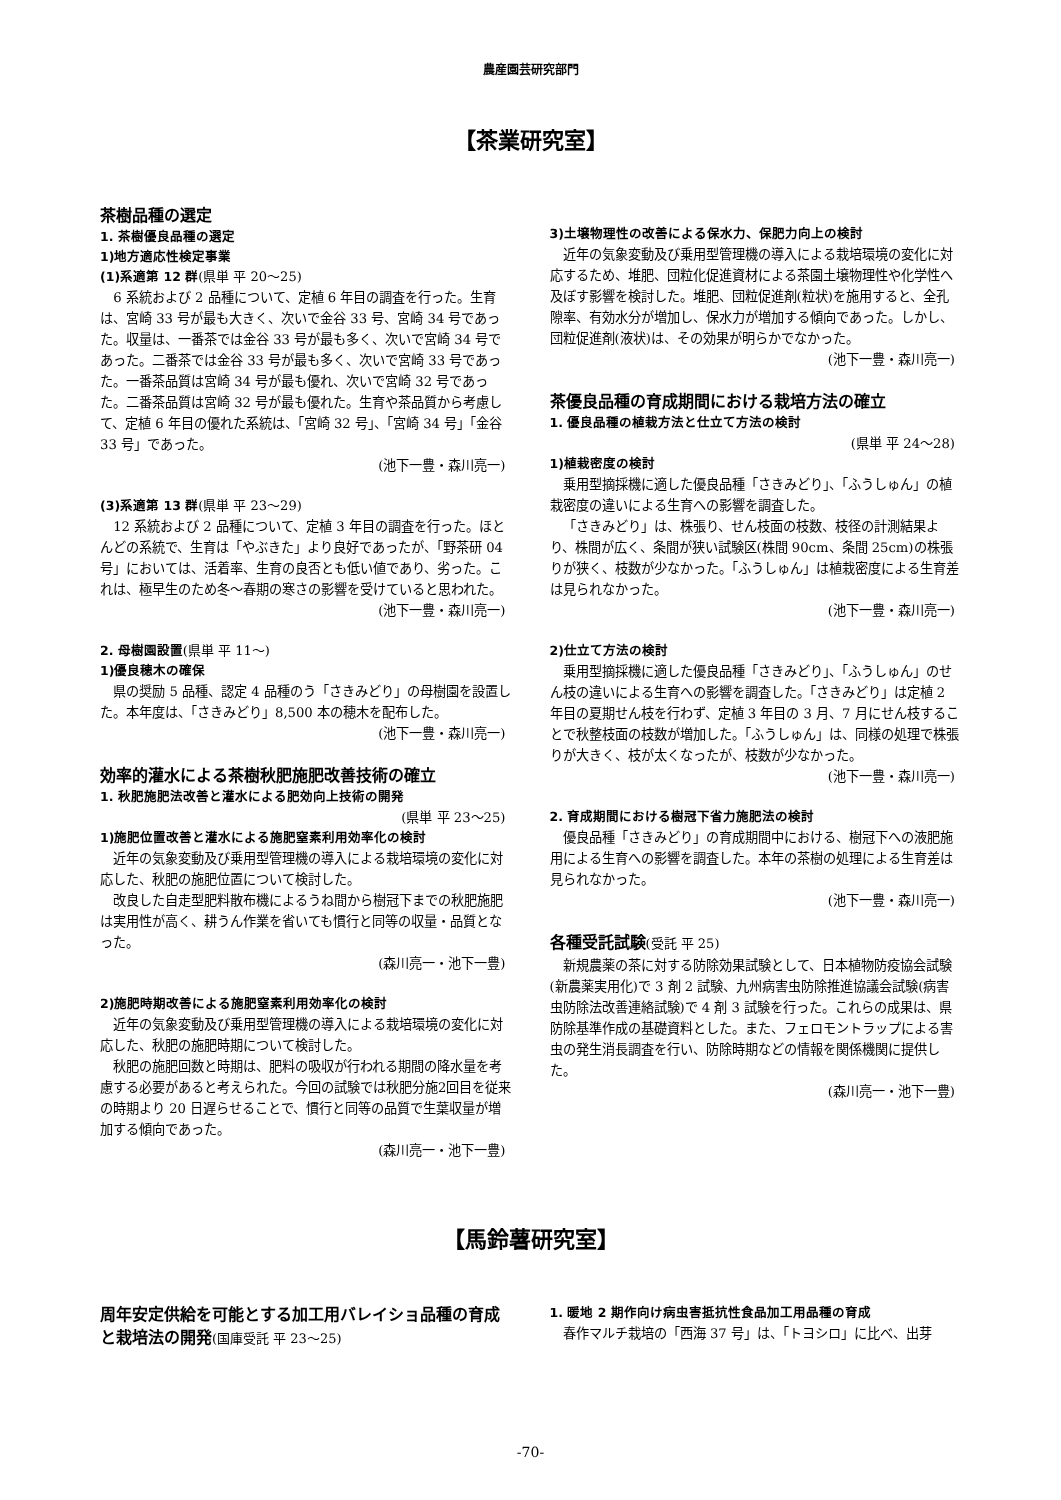農産園芸研究部門
【茶業研究室】
茶樹品種の選定
1. 茶樹優良品種の選定
1)地方適応性検定事業
(1)系適第 12 群(県単 平 20～25)
6 系統および 2 品種について、定植 6 年目の調査を行った。生育は、宮崎 33 号が最も大きく、次いで金谷 33 号、宮崎 34 号であった。収量は、一番茶では金谷 33 号が最も多く、次いで宮崎 34 号であった。二番茶では金谷 33 号が最も多く、次いで宮崎 33 号であった。一番茶品質は宮崎 34 号が最も優れ、次いで宮崎 32 号であった。二番茶品質は宮崎 32 号が最も優れた。生育や茶品質から考慮して、定植 6 年目の優れた系統は、「宮崎 32 号」、「宮崎 34 号」「金谷 33 号」であった。
(池下一豊・森川亮一)
(3)系適第 13 群(県単 平 23～29)
12 系統および 2 品種について、定植 3 年目の調査を行った。ほとんどの系統で、生育は「やぶきた」より良好であったが、「野茶研 04 号」においては、活着率、生育の良否とも低い値であり、劣った。これは、極早生のため冬～春期の寒さの影響を受けていると思われた。
(池下一豊・森川亮一)
2. 母樹園設置(県単 平 11～)
1)優良穂木の確保
県の奨励 5 品種、認定 4 品種のう「さきみどり」の母樹園を設置した。本年度は、「さきみどり」8,500 本の穂木を配布した。
(池下一豊・森川亮一)
効率的灌水による茶樹秋肥施肥改善技術の確立
1. 秋肥施肥法改善と灌水による肥効向上技術の開発
(県単 平 23～25)
1)施肥位置改善と灌水による施肥窒素利用効率化の検討
近年の気象変動及び乗用型管理機の導入による栽培環境の変化に対応した、秋肥の施肥位置について検討した。
改良した自走型肥料散布機によるうね間から樹冠下までの秋肥施肥は実用性が高く、耕うん作業を省いても慣行と同等の収量・品質となった。
(森川亮一・池下一豊)
2)施肥時期改善による施肥窒素利用効率化の検討
近年の気象変動及び乗用型管理機の導入による栽培環境の変化に対応した、秋肥の施肥時期について検討した。
秋肥の施肥回数と時期は、肥料の吸収が行われる期間の降水量を考慮する必要があると考えられた。今回の試験では秋肥分施2回目を従来の時期より 20 日遅らせることで、慣行と同等の品質で生葉収量が増加する傾向であった。
(森川亮一・池下一豊)
3)土壌物理性の改善による保水力、保肥力向上の検討
近年の気象変動及び乗用型管理機の導入による栽培環境の変化に対応するため、堆肥、団粒化促進資材による茶園土壌物理性や化学性へ及ぼす影響を検討した。堆肥、団粒促進剤(粒状)を施用すると、全孔隙率、有効水分が増加し、保水力が増加する傾向であった。しかし、団粒促進剤(液状)は、その効果が明らかでなかった。
(池下一豊・森川亮一)
茶優良品種の育成期間における栽培方法の確立
1. 優良品種の植栽方法と仕立て方法の検討
(県単 平 24～28)
1)植栽密度の検討
乗用型摘採機に適した優良品種「さきみどり」、「ふうしゅん」の植栽密度の違いによる生育への影響を調査した。
「さきみどり」は、株張り、せん枝面の枝数、枝径の計測結果より、株間が広く、条間が狭い試験区(株間 90cm、条間 25cm)の株張りが狭く、枝数が少なかった。「ふうしゅん」は植栽密度による生育差は見られなかった。
(池下一豊・森川亮一)
2)仕立て方法の検討
乗用型摘採機に適した優良品種「さきみどり」、「ふうしゅん」のせん枝の違いによる生育への影響を調査した。「さきみどり」は定植 2 年目の夏期せん枝を行わず、定植 3 年目の 3 月、7 月にせん枝することで秋整枝面の枝数が増加した。「ふうしゅん」は、同様の処理で株張りが大きく、枝が太くなったが、枝数が少なかった。
(池下一豊・森川亮一)
2. 育成期間における樹冠下省力施肥法の検討
優良品種「さきみどり」の育成期間中における、樹冠下への液肥施用による生育への影響を調査した。本年の茶樹の処理による生育差は見られなかった。
(池下一豊・森川亮一)
各種受託試験(受託 平 25)
新規農薬の茶に対する防除効果試験として、日本植物防疫協会試験(新農薬実用化)で 3 剤 2 試験、九州病害虫防除推進協議会試験(病害虫防除法改善連絡試験)で 4 剤 3 試験を行った。これらの成果は、県防除基準作成の基礎資料とした。また、フェロモントラップによる害虫の発生消長調査を行い、防除時期などの情報を関係機関に提供した。
(森川亮一・池下一豊)
【馬鈴薯研究室】
周年安定供給を可能とする加工用バレイショ品種の育成と栽培法の開発(国庫受託 平 23～25)
1. 暖地 2 期作向け病虫害抵抗性食品加工用品種の育成
春作マルチ栽培の「西海 37 号」は、「トヨシロ」に比べ、出芽
-70-